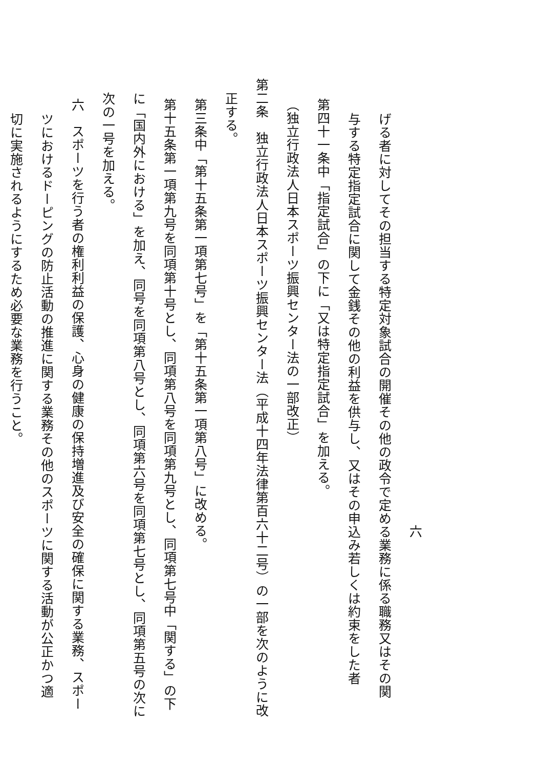六
げる者に対してその担当する特定対象試合の開催その他の政令で定める業務に係る職務又はその関
与する特定指定試合に関して金銭その他の利益を供与し、又はその申込み若しくは約束をした者
第四十一条中「指定試合」の下に「又は特定指定試合」を加える。
（独立行政法人日本スポーツ振興センター法の一部改正）
第二条　独立行政法人日本スポーツ振興センター法（平成十四年法律第百六十二号）の一部を次のように改
正する。
第三条中「第十五条第一項第七号」を「第十五条第一項第八号」に改める。
第十五条第一項第九号を同項第十号とし、同項第八号を同項第九号とし、同項第七号中「関する」の下
に「国内外における」を加え、同号を同項第八号とし、同項第六号を同項第七号とし、同項第五号の次に
次の一号を加える。
六　スポーツを行う者の権利利益の保護、心身の健康の保持増進及び安全の確保に関する業務、スポー
ツにおけるドーピングの防止活動の推進に関する業務その他のスポーツに関する活動が公正かつ適
切に実施されるようにするため必要な業務を行うこと。